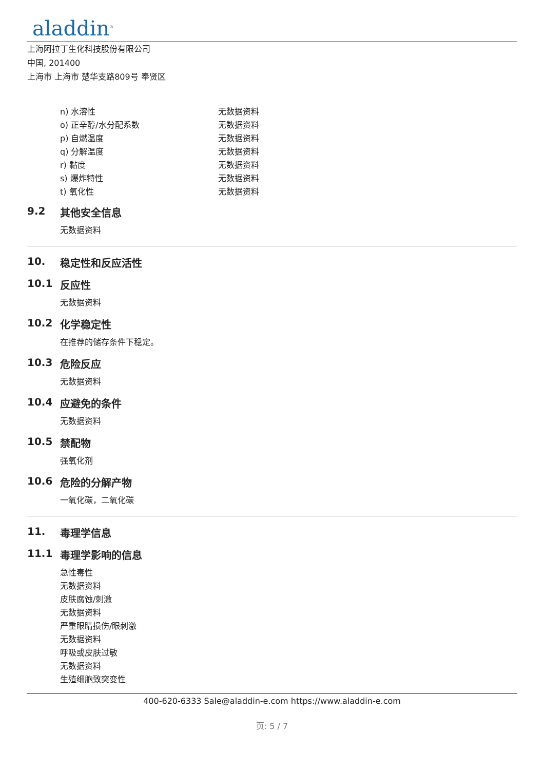aladdin<sup>®</sup>
上海阿拉丁生化科技股份有限公司
中国, 201400
上海市 上海市 楚华支路809号 奉贤区
| n) 水溶性 | 无数据资料 |
| o) 正辛醇/水分配系数 | 无数据资料 |
| p) 自燃温度 | 无数据资料 |
| q) 分解温度 | 无数据资料 |
| r) 黏度 | 无数据资料 |
| s) 爆炸特性 | 无数据资料 |
| t) 氧化性 | 无数据资料 |
9.2 其他安全信息
无数据资料
10. 稳定性和反应活性
10.1 反应性
无数据资料
10.2 化学稳定性
在推荐的储存条件下稳定。
10.3 危险反应
无数据资料
10.4 应避免的条件
无数据资料
10.5 禁配物
强氧化剂
10.6 危险的分解产物
一氧化碳，二氧化碳
11. 毒理学信息
11.1 毒理学影响的信息
急性毒性
无数据资料
皮肤腐蚀/刺激
无数据资料
严重眼睛损伤/眼刺激
无数据资料
呼吸或皮肤过敏
无数据资料
生殖细胞致突变性
400-620-6333 Sale@aladdin-e.com https://www.aladdin-e.com
页: 5 / 7